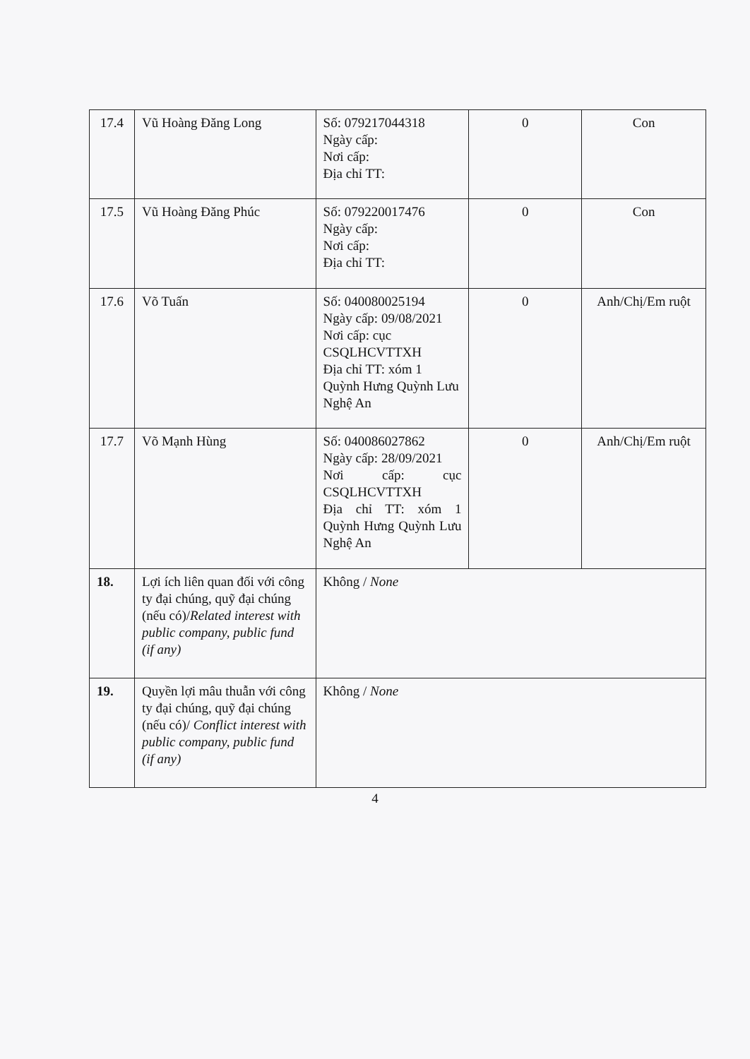| 17.4 | Vũ Hoàng Đăng Long | Số: 079217044318 Ngày cấp: Nơi cấp: Địa chỉ TT: | 0 | Con |
| 17.5 | Vũ Hoàng Đăng Phúc | Số: 079220017476 Ngày cấp: Nơi cấp: Địa chỉ TT: | 0 | Con |
| 17.6 | Võ Tuấn | Số: 040080025194 Ngày cấp: 09/08/2021 Nơi cấp: cục CSQLHCVTTXH Địa chỉ TT: xóm 1 Quỳnh Hưng Quỳnh Lưu Nghệ An | 0 | Anh/Chị/Em ruột |
| 17.7 | Võ Mạnh Hùng | Số: 040086027862 Ngày cấp: 28/09/2021 Nơi cấp: cục CSQLHCVTTXH Địa chỉ TT: xóm 1 Quỳnh Hưng Quỳnh Lưu Nghệ An | 0 | Anh/Chị/Em ruột |
| 18. | Lợi ích liên quan đối với công ty đại chúng, quỹ đại chúng (nếu có)/ Related interest with public company, public fund (if any) | Không / None | | |
| 19. | Quyền lợi mâu thuẫn với công ty đại chúng, quỹ đại chúng (nếu có)/ Conflict interest with public company, public fund (if any) | Không / None | | |
4